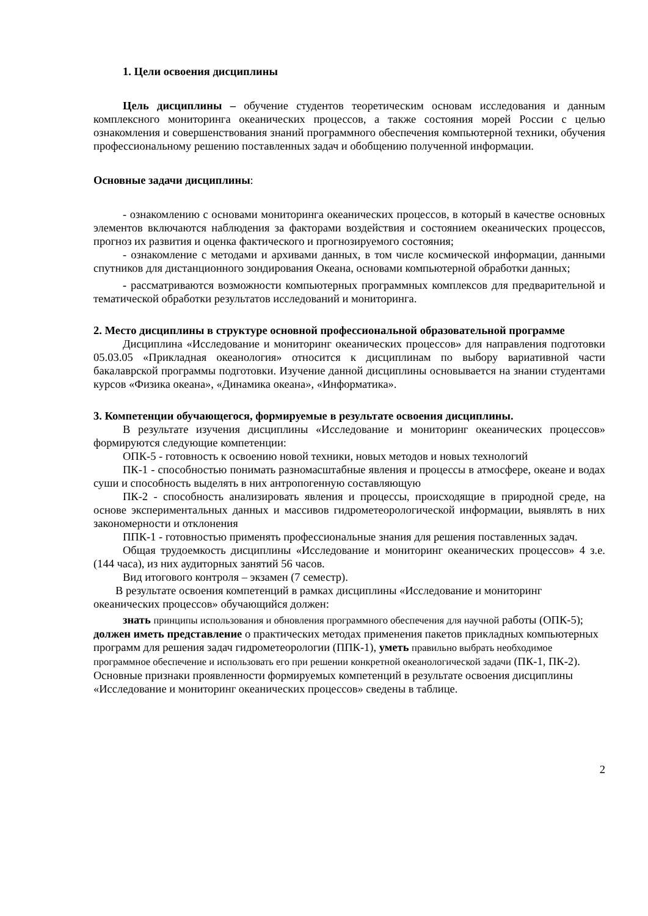1. Цели освоения дисциплины
Цель дисциплины – обучение студентов теоретическим основам исследования и данным комплексного мониторинга океанических процессов, а также состояния морей России с целью ознакомления и совершенствования знаний программного обеспечения компьютерной техники, обучения профессиональному решению поставленных задач и обобщению полученной информации.
Основные задачи дисциплины:
- ознакомлению с основами мониторинга океанических процессов, в который в качестве основных элементов включаются наблюдения за факторами воздействия и состоянием океанических процессов, прогноз их развития и оценка фактического и прогнозируемого состояния;
- ознакомление с методами и архивами данных, в том числе космической информации, данными спутников для дистанционного зондирования Океана, основами компьютерной обработки данных;
- рассматриваются возможности компьютерных программных комплексов для предварительной и тематической обработки результатов исследований и мониторинга.
2. Место дисциплины в структуре основной профессиональной образовательной программе
Дисциплина «Исследование и мониторинг океанических процессов» для направления подготовки 05.03.05 «Прикладная океанология» относится к дисциплинам по выбору вариативной части бакалаврской программы подготовки. Изучение данной дисциплины основывается на знании студентами курсов «Физика океана», «Динамика океана», «Информатика».
3. Компетенции обучающегося, формируемые в результате освоения дисциплины.
В результате изучения дисциплины «Исследование и мониторинг океанических процессов» формируются следующие компетенции:
ОПК-5 - готовность к освоению новой техники, новых методов и новых технологий
ПК-1 - способностью понимать разномасштабные явления и процессы в атмосфере, океане и водах суши и способность выделять в них антропогенную составляющую
ПК-2 - способность анализировать явления и процессы, происходящие в природной среде, на основе экспериментальных данных и массивов гидрометеорологической информации, выявлять в них закономерности и отклонения
ППК-1 - готовностью применять профессиональные знания для решения поставленных задач.
Общая трудоемкость дисциплины «Исследование и мониторинг океанических процессов» 4 з.е. (144 часа), из них аудиторных занятий 56 часов.
Вид итогового контроля – экзамен (7 семестр).
В результате освоения компетенций в рамках дисциплины «Исследование и мониторинг океанических процессов» обучающийся должен:
знать принципы использования и обновления программного обеспечения для научной работы (ОПК-5); должен иметь представление о практических методах применения пакетов прикладных компьютерных программ для решения задач гидрометеорологии (ППК-1), уметь правильно выбрать необходимое программное обеспечение и использовать его при решении конкретной океанологической задачи (ПК-1, ПК-2). Основные признаки проявленности формируемых компетенций в результате освоения дисциплины «Исследование и мониторинг океанических процессов» сведены в таблице.
2